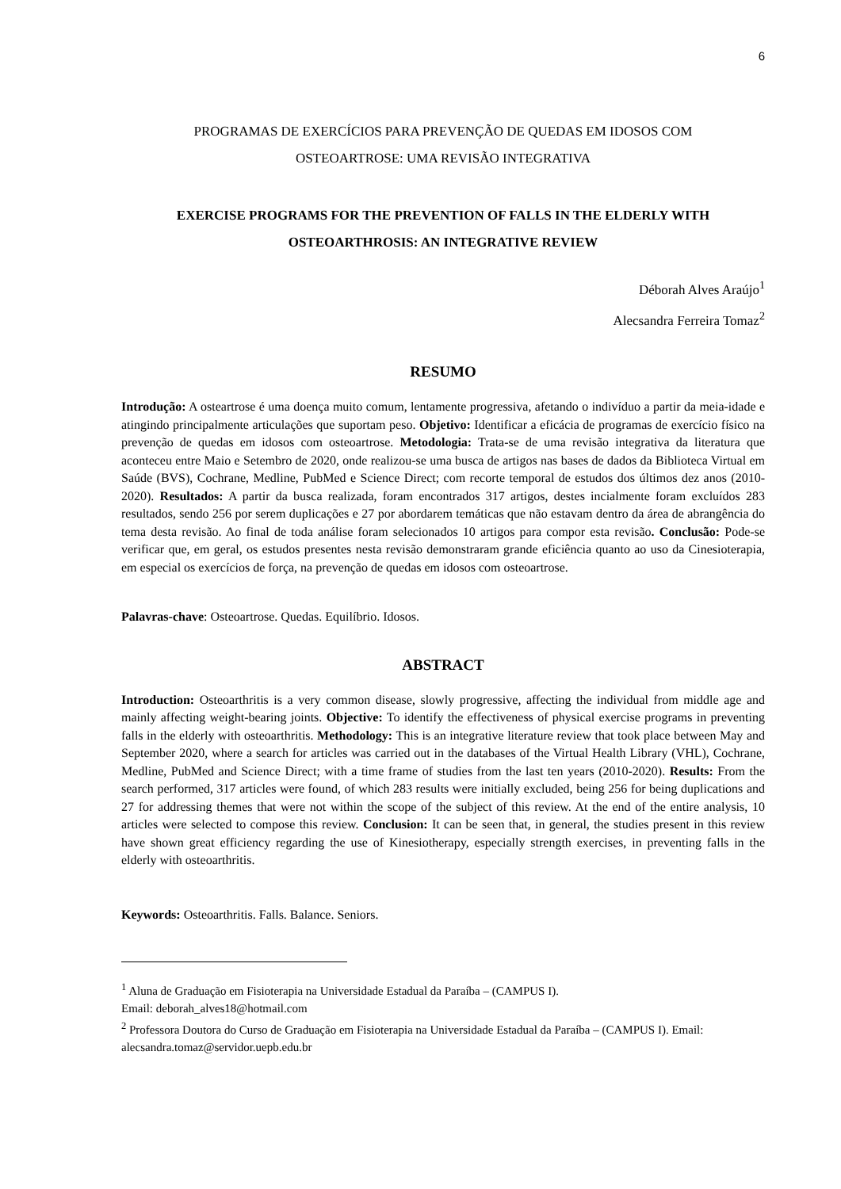6
PROGRAMAS DE EXERCÍCIOS PARA PREVENÇÃO DE QUEDAS EM IDOSOS COM
OSTEOARTROSE: UMA REVISÃO INTEGRATIVA
EXERCISE PROGRAMS FOR THE PREVENTION OF FALLS IN THE ELDERLY WITH
OSTEOARTHROSIS: AN INTEGRATIVE REVIEW
Déborah Alves Araújo<sup>1</sup>
Alecsandra Ferreira Tomaz<sup>2</sup>
RESUMO
Introdução: A osteartrose é uma doença muito comum, lentamente progressiva, afetando o indivíduo a partir da meia-idade e atingindo principalmente articulações que suportam peso. Objetivo: Identificar a eficácia de programas de exercício físico na prevenção de quedas em idosos com osteoartrose. Metodologia: Trata-se de uma revisão integrativa da literatura que aconteceu entre Maio e Setembro de 2020, onde realizou-se uma busca de artigos nas bases de dados da Biblioteca Virtual em Saúde (BVS), Cochrane, Medline, PubMed e Science Direct; com recorte temporal de estudos dos últimos dez anos (2010-2020). Resultados: A partir da busca realizada, foram encontrados 317 artigos, destes incialmente foram excluídos 283 resultados, sendo 256 por serem duplicações e 27 por abordarem temáticas que não estavam dentro da área de abrangência do tema desta revisão. Ao final de toda análise foram selecionados 10 artigos para compor esta revisão. Conclusão: Pode-se verificar que, em geral, os estudos presentes nesta revisão demonstraram grande eficiência quanto ao uso da Cinesioterapia, em especial os exercícios de força, na prevenção de quedas em idosos com osteoartrose.
Palavras-chave: Osteoartrose. Quedas. Equilíbrio. Idosos.
ABSTRACT
Introduction: Osteoarthritis is a very common disease, slowly progressive, affecting the individual from middle age and mainly affecting weight-bearing joints. Objective: To identify the effectiveness of physical exercise programs in preventing falls in the elderly with osteoarthritis. Methodology: This is an integrative literature review that took place between May and September 2020, where a search for articles was carried out in the databases of the Virtual Health Library (VHL), Cochrane, Medline, PubMed and Science Direct; with a time frame of studies from the last ten years (2010-2020). Results: From the search performed, 317 articles were found, of which 283 results were initially excluded, being 256 for being duplications and 27 for addressing themes that were not within the scope of the subject of this review. At the end of the entire analysis, 10 articles were selected to compose this review. Conclusion: It can be seen that, in general, the studies present in this review have shown great efficiency regarding the use of Kinesiotherapy, especially strength exercises, in preventing falls in the elderly with osteoarthritis.
Keywords: Osteoarthritis. Falls. Balance. Seniors.
<sup>1</sup> Aluna de Graduação em Fisioterapia na Universidade Estadual da Paraíba – (CAMPUS I).
Email: deborah_alves18@hotmail.com
<sup>2</sup> Professora Doutora do Curso de Graduação em Fisioterapia na Universidade Estadual da Paraíba – (CAMPUS I). Email: alecsandra.tomaz@servidor.uepb.edu.br